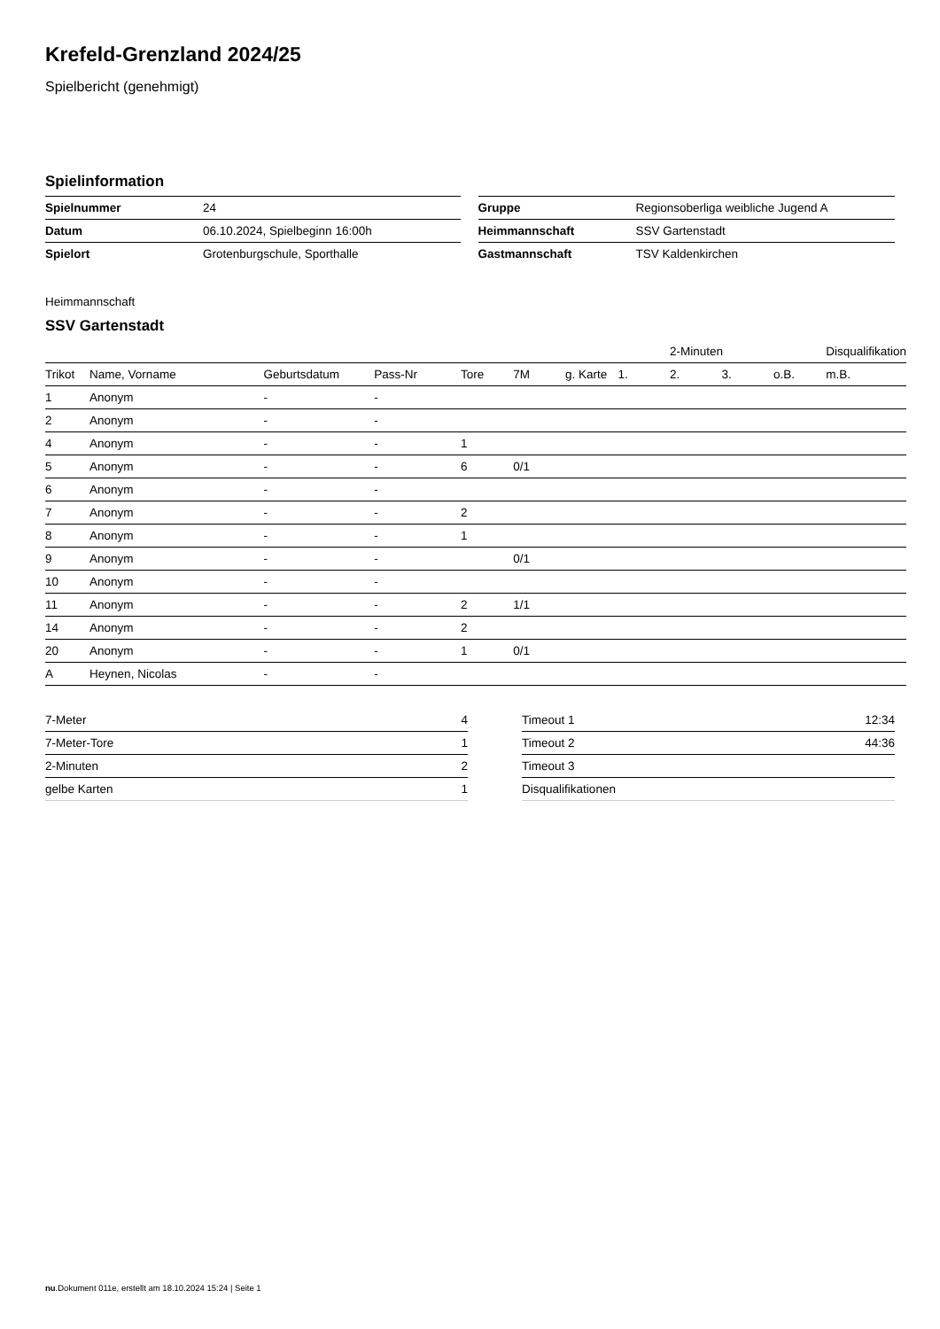Krefeld-Grenzland 2024/25
Spielbericht (genehmigt)
Spielinformation
| Spielnummer | 24 |
| Datum | 06.10.2024, Spielbeginn 16:00h |
| Spielort | Grotenburgschule, Sporthalle |
| Gruppe | Regionsoberliga weibliche Jugend A |
| Heimmannschaft | SSV Gartenstadt |
| Gastmannschaft | TSV Kaldenkirchen |
Heimmannschaft
SSV Gartenstadt
| | | | | | | | | 2-Minuten | | | Disqualifikation |
| --- | --- | --- | --- | --- | --- | --- | --- | --- | --- | --- | --- |
| Trikot | Name, Vorname | Geburtsdatum | Pass-Nr | Tore | 7M | g. Karte | 1. | 2. | 3. | o.B. | m.B. |
| 1 | Anonym | - | - | | | | | | | | |
| 2 | Anonym | - | - | | | | | | | | |
| 4 | Anonym | - | - | 1 | | | | | | | |
| 5 | Anonym | - | - | 6 | 0/1 | | | | | | |
| 6 | Anonym | - | - | | | | | | | | |
| 7 | Anonym | - | - | 2 | | | | | | | |
| 8 | Anonym | - | - | 1 | | | | | | | |
| 9 | Anonym | - | - | | 0/1 | | | | | | |
| 10 | Anonym | - | - | | | | | | | | |
| 11 | Anonym | - | - | 2 | 1/1 | | | | | | |
| 14 | Anonym | - | - | 2 | | | | | | | |
| 20 | Anonym | - | - | 1 | 0/1 | | | | | | |
| A | Heynen, Nicolas | - | - | | | | | | | | |
| 7-Meter | 4 |
| 7-Meter-Tore | 1 |
| 2-Minuten | 2 |
| gelbe Karten | 1 |
| Timeout 1 | 12:34 |
| Timeout 2 | 44:36 |
| Timeout 3 | |
| Disqualifikationen | |
nu.Dokument 011e, erstellt am 18.10.2024 15:24 | Seite 1